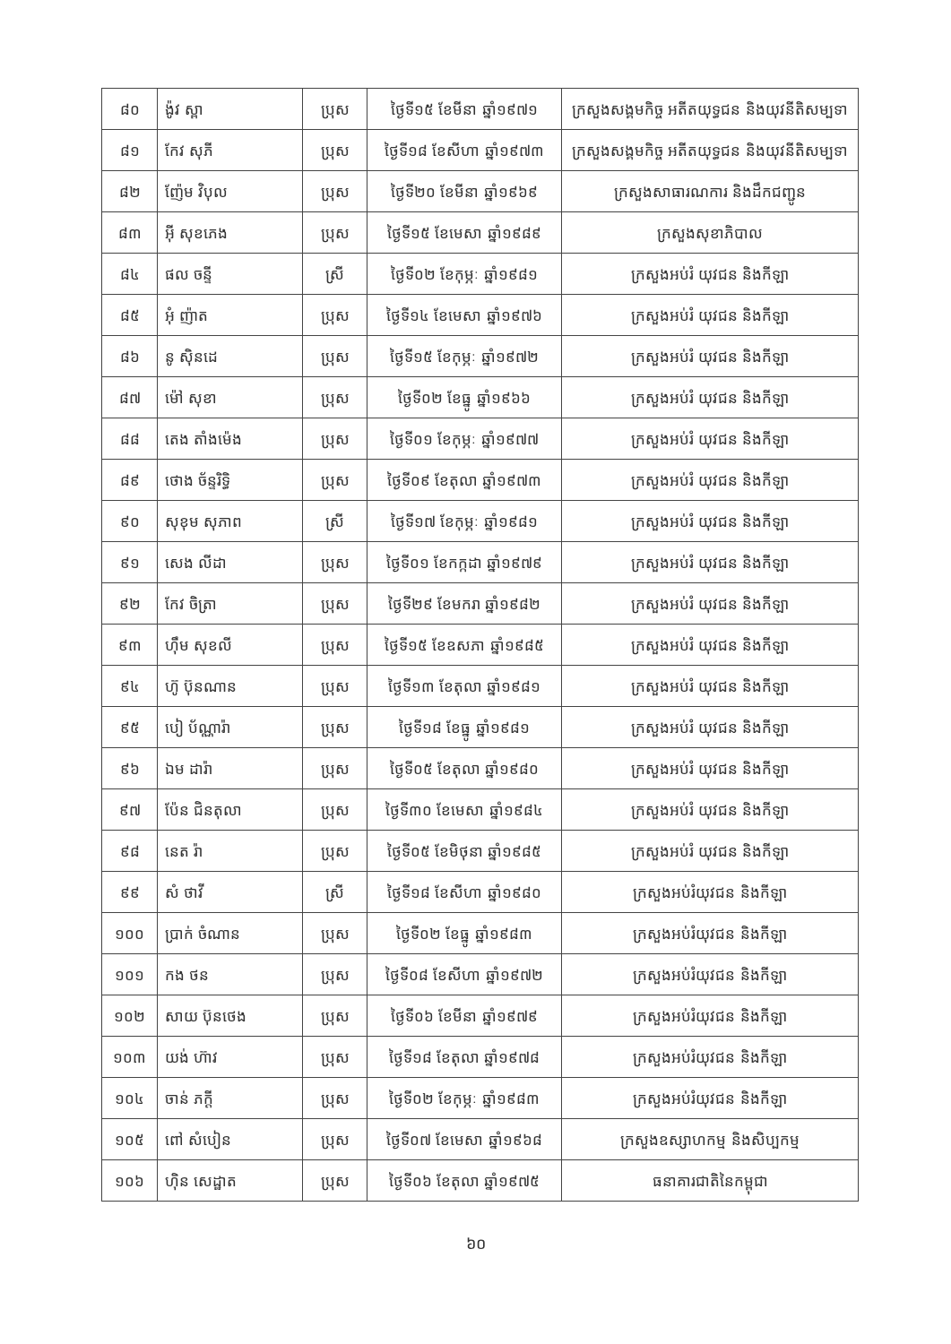| ៨០ | ង៉ូវ ស្ពា | ប្រុស | ថ្ងៃទី១៥ ខែមីនា ឆ្នាំ១៩៧១ | ក្រសួងសង្គមកិច្ច អតីតយុទ្ធជន និងយុវនីតិសម្បទា |
| ៨១ | កែវ សុភី | ប្រុស | ថ្ងៃទី១៨ ខែសីហា ឆ្នាំ១៩៧៣ | ក្រសួងសង្គមកិច្ច អតីតយុទ្ធជន និងយុវនីតិសម្បទា |
| ៨២ | ញ៉ែម វិបុល | ប្រុស | ថ្ងៃទី២០ ខែមីនា ឆ្នាំ១៩៦៩ | ក្រសួងសាធារណការ និងដឹកជញ្ជូន |
| ៨៣ | អ៊ី សុខភេង | ប្រុស | ថ្ងៃទី១៥ ខែមេសា ឆ្នាំ១៩៨៩ | ក្រសួងសុខាភិបាល |
| ៨៤ | ផល ចន្ទី | ស្រី | ថ្ងៃទី០២ ខែកុម្ភៈ ឆ្នាំ១៩៨១ | ក្រសួងអប់រំ យុវជន និងកីឡា |
| ៨៥ | អុំ ញ៉ាត | ប្រុស | ថ្ងៃទី១៤ ខែមេសា ឆ្នាំ១៩៧៦ | ក្រសួងអប់រំ យុវជន និងកីឡា |
| ៨៦ | នូ ស៊ិនដេ | ប្រុស | ថ្ងៃទី១៥ ខែកុម្ភៈ ឆ្នាំ១៩៧២ | ក្រសួងអប់រំ យុវជន និងកីឡា |
| ៨៧ | ម៉ៅ សុខា | ប្រុស | ថ្ងៃទី០២ ខែធ្នូ ឆ្នាំ១៩៦៦ | ក្រសួងអប់រំ យុវជន និងកីឡា |
| ៨៨ | តេង តាំងម៉េង | ប្រុស | ថ្ងៃទី០១ ខែកុម្ភៈ ឆ្នាំ១៩៧៧ | ក្រសួងអប់រំ យុវជន និងកីឡា |
| ៨៩ | ថោង ច័ន្ទរិទ្ធិ | ប្រុស | ថ្ងៃទី០៩ ខែតុលា ឆ្នាំ១៩៧៣ | ក្រសួងអប់រំ យុវជន និងកីឡា |
| ៩០ | សុខុម សុភាព | ស្រី | ថ្ងៃទី១៧ ខែកុម្ភៈ ឆ្នាំ១៩៨១ | ក្រសួងអប់រំ យុវជន និងកីឡា |
| ៩១ | សេង លីដា | ប្រុស | ថ្ងៃទី០១ ខែកក្កដា ឆ្នាំ១៩៧៩ | ក្រសួងអប់រំ យុវជន និងកីឡា |
| ៩២ | កែវ ចិត្រា | ប្រុស | ថ្ងៃទី២៩ ខែមករា ឆ្នាំ១៩៨២ | ក្រសួងអប់រំ យុវជន និងកីឡា |
| ៩៣ | ហ៊ឹម សុខលី | ប្រុស | ថ្ងៃទី១៥ ខែឧសភា ឆ្នាំ១៩៨៥ | ក្រសួងអប់រំ យុវជន និងកីឡា |
| ៩៤ | ហ៊ូ ប៊ុនណាន | ប្រុស | ថ្ងៃទី១៣ ខែតុលា ឆ្នាំ១៩៨១ | ក្រសួងអប់រំ យុវជន និងកីឡា |
| ៩៥ | បៀ ប័ណ្ណារ៉ា | ប្រុស | ថ្ងៃទី១៨ ខែធ្នូ ឆ្នាំ១៩៨១ | ក្រសួងអប់រំ យុវជន និងកីឡា |
| ៩៦ | ឯម ដារ៉ា | ប្រុស | ថ្ងៃទី០៥ ខែតុលា ឆ្នាំ១៩៨០ | ក្រសួងអប់រំ យុវជន និងកីឡា |
| ៩៧ | ប៉ែន ជិនតុលា | ប្រុស | ថ្ងៃទី៣០ ខែមេសា ឆ្នាំ១៩៨៤ | ក្រសួងអប់រំ យុវជន និងកីឡា |
| ៩៨ | នេត រ៉ា | ប្រុស | ថ្ងៃទី០៥ ខែមិថុនា ឆ្នាំ១៩៨៥ | ក្រសួងអប់រំ យុវជន និងកីឡា |
| ៩៩ | សំ ថាវី | ស្រី | ថ្ងៃទី១៨ ខែសីហា ឆ្នាំ១៩៨០ | ក្រសួងអប់រំយុវជន និងកីឡា |
| ១០០ | ប្រាក់ ចំណាន | ប្រុស | ថ្ងៃទី០២ ខែធ្នូ ឆ្នាំ១៩៨៣ | ក្រសួងអប់រំយុវជន និងកីឡា |
| ១០១ | កង ថន | ប្រុស | ថ្ងៃទី០៨ ខែសីហា ឆ្នាំ១៩៧២ | ក្រសួងអប់រំយុវជន និងកីឡា |
| ១០២ | សាយ ប៊ុនថេង | ប្រុស | ថ្ងៃទី០៦ ខែមីនា ឆ្នាំ១៩៧៩ | ក្រសួងអប់រំយុវជន និងកីឡា |
| ១០៣ | យង់ ហ៊ាវ | ប្រុស | ថ្ងៃទី១៨ ខែតុលា ឆ្នាំ១៩៧៨ | ក្រសួងអប់រំយុវជន និងកីឡា |
| ១០៤ | ចាន់ ភក្តី | ប្រុស | ថ្ងៃទី០២ ខែកុម្ភៈ ឆ្នាំ១៩៨៣ | ក្រសួងអប់រំយុវជន និងកីឡា |
| ១០៥ | ពៅ សំបៀន | ប្រុស | ថ្ងៃទី០៧ ខែមេសា ឆ្នាំ១៩៦៨ | ក្រសួងឧស្សាហកម្ម និងសិប្បកម្ម |
| ១០៦ | ហ៊ិន សេដ្ឋាត | ប្រុស | ថ្ងៃទី០៦ ខែតុលា ឆ្នាំ១៩៧៥ | ធនាគារជាតិនៃកម្ពុជា |
៦០